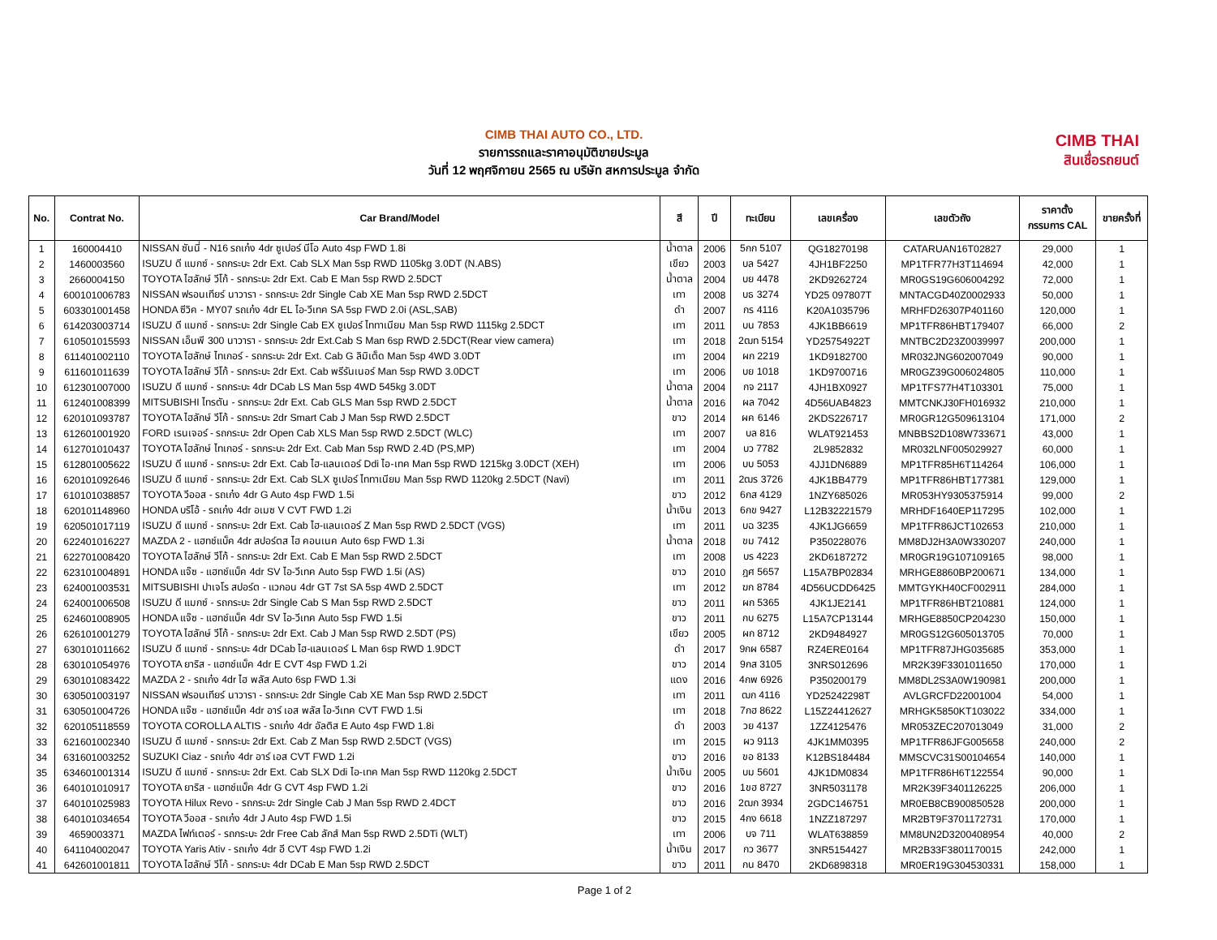CIMB THAI AUTO CO., LTD.
รายการรถและราคาอนุมัติขายประมูล
วันที่ 12 พฤศจิกายน 2565 ณ บริษัท สหการประมูล จำกัด
CIMB THAI
สินเชื่อรถยนต์
| No. | Contrat No. | Car Brand/Model | สี | ปี | ทะเบียน | เลขเครื่อง | เลขตัวถัง | ราคาตั้ง กรรมการ CAL | ขายครั้งที่ |
| --- | --- | --- | --- | --- | --- | --- | --- | --- | --- |
| 1 | 160004410 | NISSAN ซันนี่ - N16 รถเก๋ง 4dr ซูเปอร์ นีโอ Auto 4sp FWD 1.8i | น้ำตาล | 2006 | 5กก 5107 | QG18270198 | CATARUAN16T02827 | 29,000 | 1 |
| 2 | 1460003560 | ISUZU ดี แมกซ์ - รถกระบะ 2dr Ext. Cab SLX Man 5sp RWD 1105kg 3.0DT (N.ABS) | เขียว | 2003 | บล 5427 | 4JH1BF2250 | MP1TFR77H3T114694 | 42,000 | 1 |
| 3 | 2660004150 | TOYOTA ไฮลักษ์ วีโก้ - รถกระบะ 2dr Ext. Cab E Man 5sp RWD 2.5DCT | น้ำตาล | 2004 | บย 4478 | 2KD9262724 | MR0GS19G606004292 | 72,000 | 1 |
| 4 | 600101006783 | NISSAN ฟรอนเทียร์ นาวารา - รถกระบะ 2dr Single Cab XE Man 5sp RWD 2.5DCT | เทา | 2008 | บธ 3274 | YD25 097807T | MNTACGD40Z0002933 | 50,000 | 1 |
| 5 | 603301001458 | HONDA ซีวิค - MY07 รถเก๋ง 4dr EL ไอ-วีเทค SA 5sp FWD 2.0i (ASL,SAB) | ดำ | 2007 | กร 4116 | K20A1035796 | MRHFD26307P401160 | 120,000 | 1 |
| 6 | 614203003714 | ISUZU ดี แมกซ์ - รถกระบะ 2dr Single Cab EX ซูเปอร์ ไททาเนียม Man 5sp RWD 1115kg 2.5DCT | เทา | 2011 | บน 7853 | 4JK1BB6619 | MP1TFR86HBT179407 | 66,000 | 2 |
| 7 | 610501015593 | NISSAN เอ็นพี 300 นาวารา - รถกระบะ 2dr Ext.Cab S Man 6sp RWD 2.5DCT(Rear view camera) | เทา | 2018 | 2ฒท 5154 | YD25754922T | MNTBC2D23Z0039997 | 200,000 | 1 |
| 8 | 611401002110 | TOYOTA ไฮลักษ์ ไทเกอร์ - รถกระบะ 2dr Ext. Cab G ลิมิเต็ด Man 5sp 4WD 3.0DT | เทา | 2004 | ผก 2219 | 1KD9182700 | MR032JNG602007049 | 90,000 | 1 |
| 9 | 611601011639 | TOYOTA ไฮลักษ์ วีโก้ - รถกระบะ 2dr Ext. Cab พรีรันเนอร์ Man 5sp RWD 3.0DCT | เทา | 2006 | บย 1018 | 1KD9700716 | MR0GZ39G006024805 | 110,000 | 1 |
| 10 | 612301007000 | ISUZU ดี แมกซ์ - รถกระบะ 4dr DCab LS Man 5sp 4WD 545kg 3.0DT | น้ำตาล | 2004 | กจ 2117 | 4JH1BX0927 | MP1TFS77H4T103301 | 75,000 | 1 |
| 11 | 612401008399 | MITSUBISHI ไทรตัน - รถกระบะ 2dr Ext. Cab GLS Man 5sp RWD 2.5DCT | น้ำตาล | 2016 | ผล 7042 | 4D56UAB4823 | MMTCNKJ30FH016932 | 210,000 | 1 |
| 12 | 620101093787 | TOYOTA ไฮลักษ์ วีโก้ - รถกระบะ 2dr Smart Cab J Man 5sp RWD 2.5DCT | ขาว | 2014 | ผค 6146 | 2KDS226717 | MR0GR12G509613104 | 171,000 | 2 |
| 13 | 612601001920 | FORD เรนเจอร์ - รถกระบะ 2dr Open Cab XLS Man 5sp RWD 2.5DCT (WLC) | เทา | 2007 | บล 816 | WLAT921453 | MNBBS2D108W733671 | 43,000 | 1 |
| 14 | 612701010437 | TOYOTA ไฮลักษ์ ไทเกอร์ - รถกระบะ 2dr Ext. Cab Man 5sp RWD 2.4D (PS,MP) | เทา | 2004 | บว 7782 | 2L9852832 | MR032LNF005029927 | 60,000 | 1 |
| 15 | 612801005622 | ISUZU ดี แมกซ์ - รถกระบะ 2dr Ext. Cab ไฮ-แลนเดอร์ Ddi ไอ-เทค Man 5sp RWD 1215kg 3.0DCT (XEH) | เทา | 2006 | บบ 5053 | 4JJ1DN6889 | MP1TFR85H6T114264 | 106,000 | 1 |
| 16 | 620101092646 | ISUZU ดี แมกซ์ - รถกระบะ 2dr Ext. Cab SLX ซูเปอร์ ไททาเนียม Man 5sp RWD 1120kg 2.5DCT (Navi) | เทา | 2011 | 2ฒร 3726 | 4JK1BB4779 | MP1TFR86HBT177381 | 129,000 | 1 |
| 17 | 610101038857 | TOYOTA วีออส - รถเก๋ง 4dr G Auto 4sp FWD 1.5i | ขาว | 2012 | 6กส 4129 | 1NZY685026 | MR053HY9305375914 | 99,000 | 2 |
| 18 | 620101148960 | HONDA บริโอ้ - รถเก๋ง 4dr อเมซ V CVT FWD 1.2i | น้ำเงิน | 2013 | 6กข 9427 | L12B32221579 | MRHDF1640EP117295 | 102,000 | 1 |
| 19 | 620501017119 | ISUZU ดี แมกซ์ - รถกระบะ 2dr Ext. Cab ไฮ-แลนเดอร์ Z Man 5sp RWD 2.5DCT (VGS) | เทา | 2011 | บฉ 3235 | 4JK1JG6659 | MP1TFR86JCT102653 | 210,000 | 1 |
| 20 | 622401016227 | MAZDA 2 - แฮทช์แบ็ค 4dr สปอร์ตส ไฮ คอนเนค Auto 6sp FWD 1.3i | น้ำตาล | 2018 | ขม 7412 | P350228076 | MM8DJ2H3A0W330207 | 240,000 | 1 |
| 21 | 622701008420 | TOYOTA ไฮลักษ์ วีโก้ - รถกระบะ 2dr Ext. Cab E Man 5sp RWD 2.5DCT | เทา | 2008 | บร 4223 | 2KD6187272 | MR0GR19G107109165 | 98,000 | 1 |
| 22 | 623101004891 | HONDA แจ๊ซ - แฮทช์แบ็ค 4dr SV ไอ-วีเทค Auto 5sp FWD 1.5i (AS) | ขาว | 2010 | ฎศ 5657 | L15A7BP02834 | MRHGE8860BP200671 | 134,000 | 1 |
| 23 | 624001003531 | MITSUBISHI ปาเจโร สปอร์ต - แวกอน 4dr GT 7st SA 5sp 4WD 2.5DCT | เทา | 2012 | ฆก 8784 | 4D56UCDD6425 | MMTGYKH40CF002911 | 284,000 | 1 |
| 24 | 624001006508 | ISUZU ดี แมกซ์ - รถกระบะ 2dr Single Cab S Man 5sp RWD 2.5DCT | ขาว | 2011 | ผก 5365 | 4JK1JE2141 | MP1TFR86HBT210881 | 124,000 | 1 |
| 25 | 624601008905 | HONDA แจ๊ซ - แฮทช์แบ็ค 4dr SV ไอ-วีเทค Auto 5sp FWD 1.5i | ขาว | 2011 | กบ 6275 | L15A7CP13144 | MRHGE8850CP204230 | 150,000 | 1 |
| 26 | 626101001279 | TOYOTA ไฮลักษ์ วีโก้ - รถกระบะ 2dr Ext. Cab J Man 5sp RWD 2.5DT (PS) | เขียว | 2005 | ผก 8712 | 2KD9484927 | MR0GS12G605013705 | 70,000 | 1 |
| 27 | 630101011662 | ISUZU ดี แมกซ์ - รถกระบะ 4dr DCab ไฮ-แลนเดอร์ L Man 6sp RWD 1.9DCT | ดำ | 2017 | 9กผ 6587 | RZ4ERE0164 | MP1TFR87JHG035685 | 353,000 | 1 |
| 28 | 630101054976 | TOYOTA ยาริส - แฮทช์แบ็ค 4dr E CVT 4sp FWD 1.2i | ขาว | 2014 | 9กส 3105 | 3NRS012696 | MR2K39F3301011650 | 170,000 | 1 |
| 29 | 630101083422 | MAZDA 2 - รถเก๋ง 4dr ไฮ พลัส Auto 6sp FWD 1.3i | แดง | 2016 | 4กพ 6926 | P350200179 | MM8DL2S3A0W190981 | 200,000 | 1 |
| 30 | 630501003197 | NISSAN ฟรอนเทียร์ นาวารา - รถกระบะ 2dr Single Cab XE Man 5sp RWD 2.5DCT | เทา | 2011 | ฒก 4116 | YD25242298T | AVLGRCFD22001004 | 54,000 | 1 |
| 31 | 630501004726 | HONDA แจ๊ซ - แฮทช์แบ็ค 4dr อาร์ เอส พลัส ไอ-วีเทค CVT FWD 1.5i | เทา | 2018 | 7กฮ 8622 | L15Z24412627 | MRHGK5850KT103022 | 334,000 | 1 |
| 32 | 620105118559 | TOYOTA COROLLA ALTIS - รถเก๋ง 4dr อัลติส E Auto 4sp FWD 1.8i | ดำ | 2003 | วย 4137 | 1ZZ4125476 | MR053ZEC207013049 | 31,000 | 2 |
| 33 | 621601002340 | ISUZU ดี แมกซ์ - รถกระบะ 2dr Ext. Cab Z Man 5sp RWD 2.5DCT (VGS) | เทา | 2015 | ผว 9113 | 4JK1MM0395 | MP1TFR86JFG005658 | 240,000 | 2 |
| 34 | 631601003252 | SUZUKI Ciaz - รถเก๋ง 4dr อาร์ เอส CVT FWD 1.2i | ขาว | 2016 | ขอ 8133 | K12BS184484 | MMSCVC31S00104654 | 140,000 | 1 |
| 35 | 634601001314 | ISUZU ดี แมกซ์ - รถกระบะ 2dr Ext. Cab SLX Ddi ไอ-เทค Man 5sp RWD 1120kg 2.5DCT | น้ำเงิน | 2005 | บม 5601 | 4JK1DM0834 | MP1TFR86H6T122554 | 90,000 | 1 |
| 36 | 640101010917 | TOYOTA ยาริส - แฮทช์แบ็ค 4dr G CVT 4sp FWD 1.2i | ขาว | 2016 | 1ขฮ 8727 | 3NR5031178 | MR2K39F3401126225 | 206,000 | 1 |
| 37 | 640101025983 | TOYOTA Hilux Revo - รถกระบะ 2dr Single Cab J Man 5sp RWD 2.4DCT | ขาว | 2016 | 2ฒก 3934 | 2GDC146751 | MR0EB8CB900850528 | 200,000 | 1 |
| 38 | 640101034654 | TOYOTA วีออส - รถเก๋ง 4dr J Auto 4sp FWD 1.5i | ขาว | 2015 | 4กง 6618 | 1NZZ187297 | MR2BT9F3701172731 | 170,000 | 1 |
| 39 | 4659003371 | MAZDA ไฟท์เตอร์ - รถกระบะ 2dr Free Cab ลักส์ Man 5sp RWD 2.5DTi (WLT) | เทา | 2006 | บจ 711 | WLAT638859 | MM8UN2D3200408954 | 40,000 | 2 |
| 40 | 641104002047 | TOYOTA Yaris Ativ - รถเก๋ง 4dr อี CVT 4sp FWD 1.2i | น้ำเงิน | 2017 | กว 3677 | 3NR5154427 | MR2B33F3801170015 | 242,000 | 1 |
| 41 | 642601001811 | TOYOTA ไฮลักษ์ วีโก้ - รถกระบะ 4dr DCab E Man 5sp RWD 2.5DCT | ขาว | 2011 | กน 8470 | 2KD6898318 | MR0ER19G304530331 | 158,000 | 1 |
Page 1 of 2